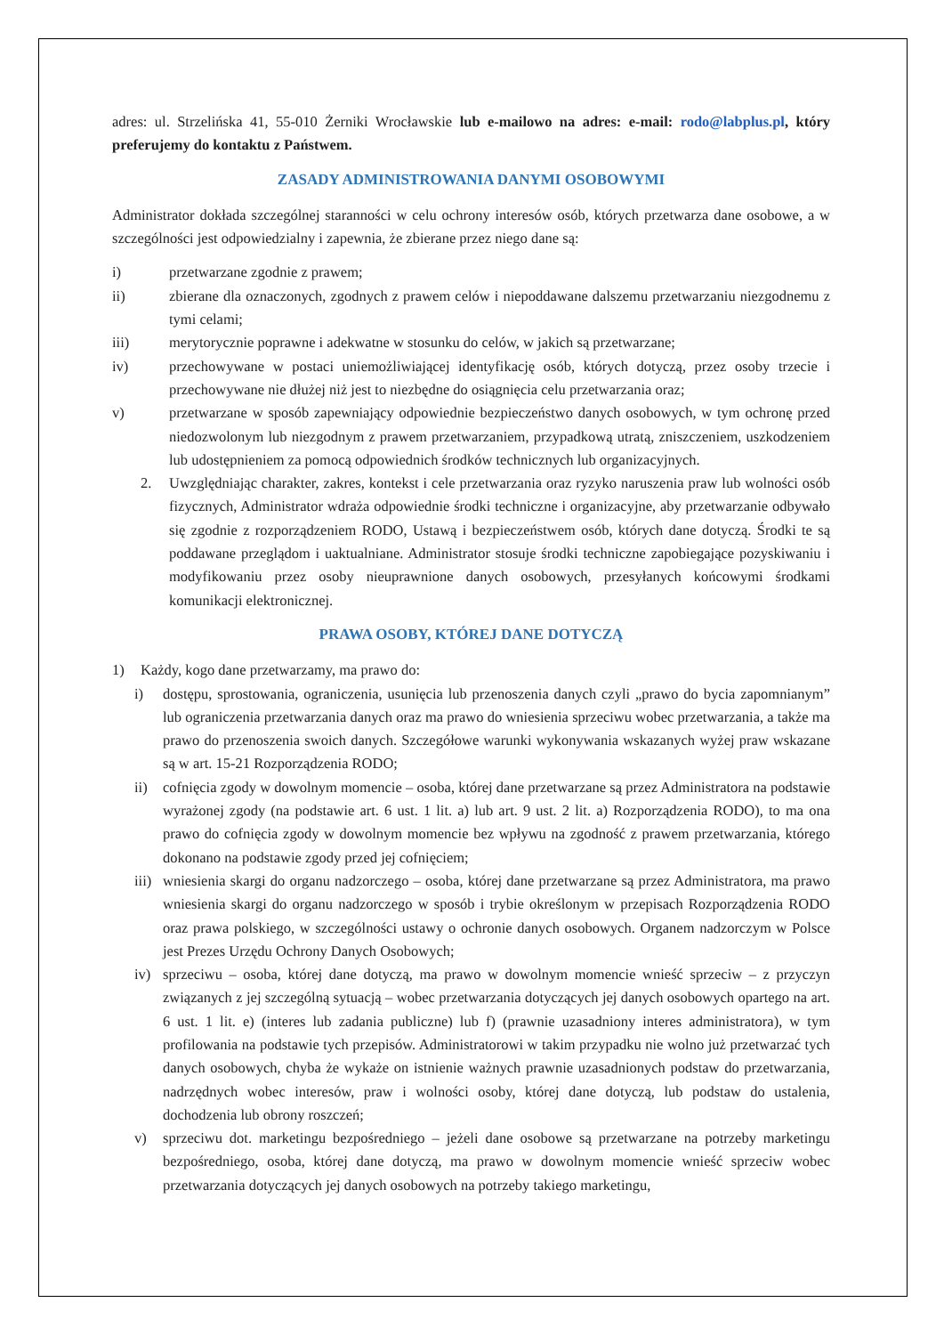adres: ul. Strzelińska 41, 55-010 Żerniki Wrocławskie lub e-mailowo na adres: e-mail: rodo@labplus.pl, który preferujemy do kontaktu z Państwem.
ZASADY ADMINISTROWANIA DANYMI OSOBOWYMI
Administrator dokłada szczególnej staranności w celu ochrony interesów osób, których przetwarza dane osobowe, a w szczególności jest odpowiedzialny i zapewnia, że zbierane przez niego dane są:
i) przetwarzane zgodnie z prawem;
ii) zbierane dla oznaczonych, zgodnych z prawem celów i niepoddawane dalszemu przetwarzaniu niezgodnemu z tymi celami;
iii) merytorycznie poprawne i adekwatne w stosunku do celów, w jakich są przetwarzane;
iv) przechowywane w postaci uniemożliwiającej identyfikację osób, których dotyczą, przez osoby trzecie i przechowywane nie dłużej niż jest to niezbędne do osiągnięcia celu przetwarzania oraz;
v) przetwarzane w sposób zapewniający odpowiednie bezpieczeństwo danych osobowych, w tym ochronę przed niedozwolonym lub niezgodnym z prawem przetwarzaniem, przypadkową utratą, zniszczeniem, uszkodzeniem lub udostępnieniem za pomocą odpowiednich środków technicznych lub organizacyjnych.
2. Uwzględniając charakter, zakres, kontekst i cele przetwarzania oraz ryzyko naruszenia praw lub wolności osób fizycznych, Administrator wdraża odpowiednie środki techniczne i organizacyjne, aby przetwarzanie odbywało się zgodnie z rozporządzeniem RODO, Ustawą i bezpieczeństwem osób, których dane dotyczą. Środki te są poddawane przeglądom i uaktualniane. Administrator stosuje środki techniczne zapobiegające pozyskiwaniu i modyfikowaniu przez osoby nieuprawnione danych osobowych, przesyłanych końcowymi środkami komunikacji elektronicznej.
PRAWA OSOBY, KTÓREJ DANE DOTYCZĄ
1) Każdy, kogo dane przetwarzamy, ma prawo do:
i) dostępu, sprostowania, ograniczenia, usunięcia lub przenoszenia danych czyli „prawo do bycia zapomnianym” lub ograniczenia przetwarzania danych oraz ma prawo do wniesienia sprzeciwu wobec przetwarzania, a także ma prawo do przenoszenia swoich danych. Szczegółowe warunki wykonywania wskazanych wyżej praw wskazane są w art. 15-21 Rozporządzenia RODO;
ii) cofnięcia zgody w dowolnym momencie – osoba, której dane przetwarzane są przez Administratora na podstawie wyrażonej zgody (na podstawie art. 6 ust. 1 lit. a) lub art. 9 ust. 2 lit. a) Rozporządzenia RODO), to ma ona prawo do cofnięcia zgody w dowolnym momencie bez wpływu na zgodność z prawem przetwarzania, którego dokonano na podstawie zgody przed jej cofnięciem;
iii) wniesienia skargi do organu nadzorczego – osoba, której dane przetwarzane są przez Administratora, ma prawo wniesienia skargi do organu nadzorczego w sposób i trybie określonym w przepisach Rozporządzenia RODO oraz prawa polskiego, w szczególności ustawy o ochronie danych osobowych. Organem nadzorczym w Polsce jest Prezes Urzędu Ochrony Danych Osobowych;
iv) sprzeciwu – osoba, której dane dotyczą, ma prawo w dowolnym momencie wnieść sprzeciw – z przyczyn związanych z jej szczególną sytuacją – wobec przetwarzania dotyczących jej danych osobowych opartego na art. 6 ust. 1 lit. e) (interes lub zadania publiczne) lub f) (prawnie uzasadniony interes administratora), w tym profilowania na podstawie tych przepisów. Administratorowi w takim przypadku nie wolno już przetwarzać tych danych osobowych, chyba że wykaże on istnienie ważnych prawnie uzasadnionych podstaw do przetwarzania, nadrzędnych wobec interesów, praw i wolności osoby, której dane dotyczą, lub podstaw do ustalenia, dochodzenia lub obrony roszczeń;
v) sprzeciwu dot. marketingu bezpośredniego – jeżeli dane osobowe są przetwarzane na potrzeby marketingu bezpośredniego, osoba, której dane dotyczą, ma prawo w dowolnym momencie wnieść sprzeciw wobec przetwarzania dotyczących jej danych osobowych na potrzeby takiego marketingu,